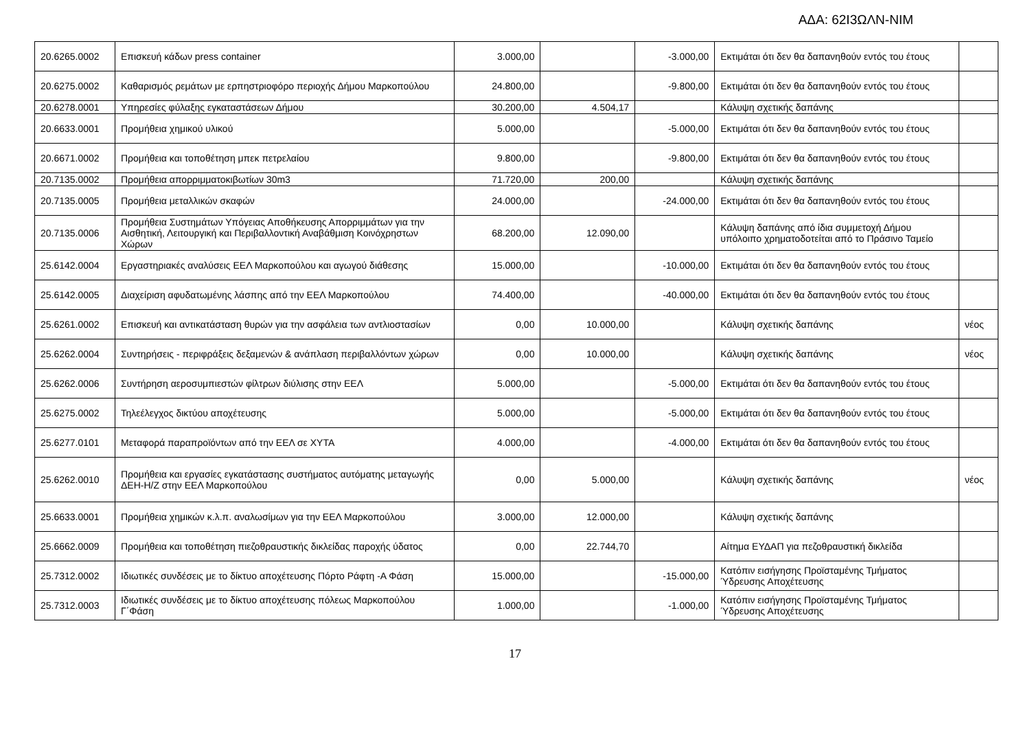ΑΔΑ: 62Ι3ΩΛΝ-ΝΙΜ
| 20.6265.0002 | Επισκευή κάδων press container | 3.000,00 | | -3.000,00 | Εκτιμάται ότι δεν θα δαπανηθούν εντός του έτους | |
| 20.6275.0002 | Καθαρισμός ρεμάτων με ερπηστριοφόρο περιοχής Δήμου Μαρκοπούλου | 24.800,00 | | -9.800,00 | Εκτιμάται ότι δεν θα δαπανηθούν εντός του έτους | |
| 20.6278.0001 | Υπηρεσίες φύλαξης εγκαταστάσεων Δήμου | 30.200,00 | 4.504,17 | | Κάλυψη σχετικής δαπάνης | |
| 20.6633.0001 | Προμήθεια χημικού υλικού | 5.000,00 | | -5.000,00 | Εκτιμάται ότι δεν θα δαπανηθούν εντός του έτους | |
| 20.6671.0002 | Προμήθεια και τοποθέτηση μπεκ πετρελαίου | 9.800,00 | | -9.800,00 | Εκτιμάται ότι δεν θα δαπανηθούν εντός του έτους | |
| 20.7135.0002 | Προμήθεια απορριμματοκιβωτίων 30m3 | 71.720,00 | 200,00 | | Κάλυψη σχετικής δαπάνης | |
| 20.7135.0005 | Προμήθεια μεταλλικών σκαφών | 24.000,00 | | -24.000,00 | Εκτιμάται ότι δεν θα δαπανηθούν εντός του έτους | |
| 20.7135.0006 | Προμήθεια Συστημάτων Υπόγειας Αποθήκευσης Απορριμμάτων για την Αισθητική, Λειτουργική και Περιβαλλοντική Αναβάθμιση Κοινόχρηστων Χώρων | 68.200,00 | 12.090,00 | | Κάλυψη δαπάνης από ίδια συμμετοχή Δήμου υπόλοιπο χρηματοδοτείται από το Πράσινο Ταμείο | |
| 25.6142.0004 | Εργαστηριακές αναλύσεις ΕΕΛ Μαρκοπούλου και αγωγού διάθεσης | 15.000,00 | | -10.000,00 | Εκτιμάται ότι δεν θα δαπανηθούν εντός του έτους | |
| 25.6142.0005 | Διαχείριση αφυδατωμένης λάσπης από την ΕΕΛ Μαρκοπούλου | 74.400,00 | | -40.000,00 | Εκτιμάται ότι δεν θα δαπανηθούν εντός του έτους | |
| 25.6261.0002 | Επισκευή και αντικατάσταση θυρών για την ασφάλεια των αντλιοστασίων | 0,00 | 10.000,00 | | Κάλυψη σχετικής δαπάνης | νέος |
| 25.6262.0004 | Συντηρήσεις - περιφράξεις δεξαμενών & ανάπλαση περιβαλλόντων χώρων | 0,00 | 10.000,00 | | Κάλυψη σχετικής δαπάνης | νέος |
| 25.6262.0006 | Συντήρηση αεροσυμπιεστών φίλτρων διύλισης στην ΕΕΛ | 5.000,00 | | -5.000,00 | Εκτιμάται ότι δεν θα δαπανηθούν εντός του έτους | |
| 25.6275.0002 | Τηλεέλεγχος δικτύου αποχέτευσης | 5.000,00 | | -5.000,00 | Εκτιμάται ότι δεν θα δαπανηθούν εντός του έτους | |
| 25.6277.0101 | Μεταφορά παραπροϊόντων από την ΕΕΛ σε ΧΥΤΑ | 4.000,00 | | -4.000,00 | Εκτιμάται ότι δεν θα δαπανηθούν εντός του έτους | |
| 25.6262.0010 | Προμήθεια και εργασίες εγκατάστασης συστήματος αυτόματης μεταγωγής ΔΕΗ-Η/Ζ στην ΕΕΛ Μαρκοπούλου | 0,00 | 5.000,00 | | Κάλυψη σχετικής δαπάνης | νέος |
| 25.6633.0001 | Προμήθεια χημικών κ.λ.π. αναλωσίμων για την ΕΕΛ Μαρκοπούλου | 3.000,00 | 12.000,00 | | Κάλυψη σχετικής δαπάνης | |
| 25.6662.0009 | Προμήθεια και τοποθέτηση πιεζοθραυστικής δικλείδας παροχής ύδατος | 0,00 | 22.744,70 | | Αίτημα ΕΥΔΑΠ για πεζοθραυστική δικλείδα | |
| 25.7312.0002 | Ιδιωτικές συνδέσεις με το δίκτυο αποχέτευσης Πόρτο Ράφτη -Α Φάση | 15.000,00 | | -15.000,00 | Κατόπιν εισήγησης Προϊσταμένης Τμήματος Ύδρευσης Αποχέτευσης | |
| 25.7312.0003 | Ιδιωτικές συνδέσεις με το δίκτυο αποχέτευσης πόλεως Μαρκοπούλου Γ΄Φάση | 1.000,00 | | -1.000,00 | Κατόπιν εισήγησης Προϊσταμένης Τμήματος Ύδρευσης Αποχέτευσης | |
17